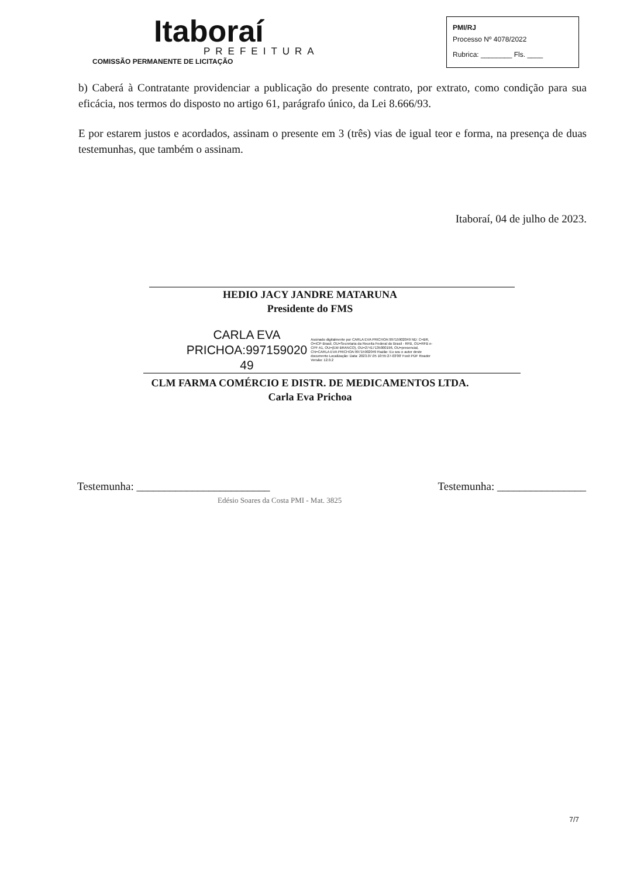Itaboraí
PREFEITURA
COMISSÃO PERMANENTE DE LICITAÇÃO
PMI/RJ
Processo Nº 4078/2022
Rubrica: ________ Fls. ____
b) Caberá à Contratante providenciar a publicação do presente contrato, por extrato, como condição para sua eficácia, nos termos do disposto no artigo 61, parágrafo único, da Lei 8.666/93.
E por estarem justos e acordados, assinam o presente em 3 (três) vias de igual teor e forma, na presença de duas testemunhas, que também o assinam.
Itaboraí, 04 de julho de 2023.
HEDIO JACY JANDRE MATARUNA
Presidente do FMS
CARLA EVA
PRICHOA:997159020
49
Assinado digitalmente por CARLA EVA PRICHOA:99715902049 ND: C=BR, O=ICP-Brasil, OU=Secretaria da Receita Federal do Brasil - RFB, OU=RFB e-CPF A1, OU=(EM BRANCO), OU=27417135000196, OU=presencial, CN=CARLA EVA PRICHOA:99715902049 Razão: Eu sou o autor deste documento Localização: Data: 2023.07.05 10:55:27-03'00' Foxit PDF Reader Versão: 12.0.2
CLM FARMA COMÉRCIO E DISTR. DE MEDICAMENTOS LTDA.
Carla Eva Prichoa
Testemunha: ________________________
Edésio Soares da Costa PMI - Mat. 3825
Testemunha: ________________
7/7